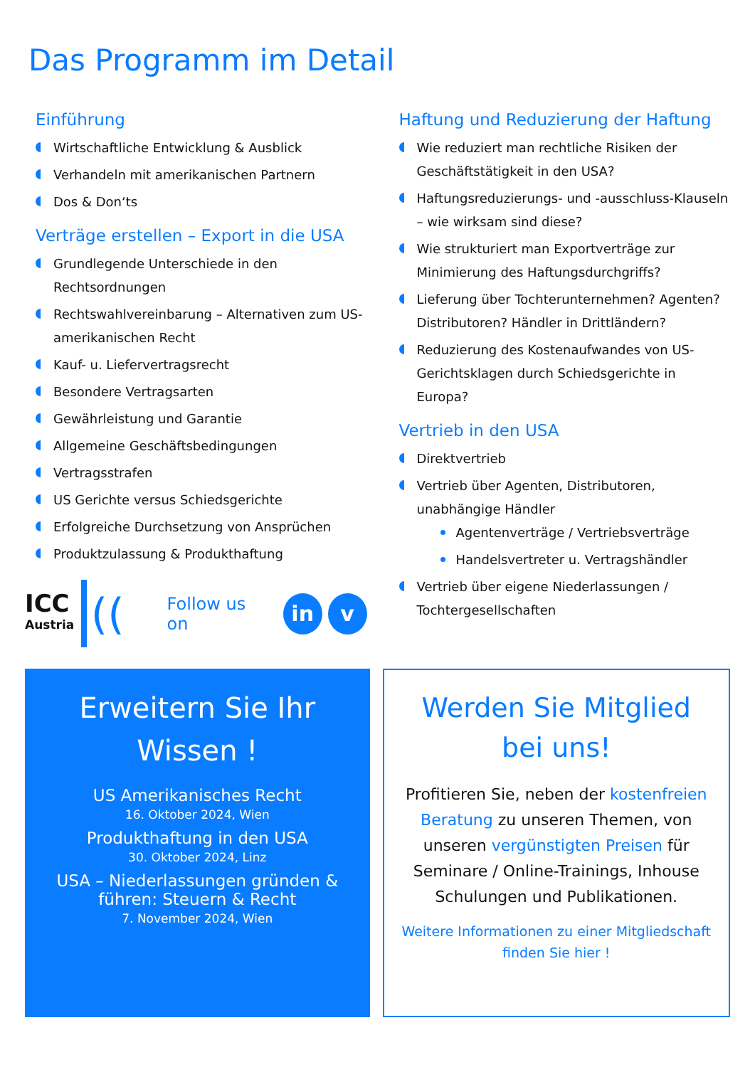Das Programm im Detail
Einführung
Wirtschaftliche Entwicklung & Ausblick
Verhandeln mit amerikanischen Partnern
Dos & Don‘ts
Verträge erstellen – Export in die USA
Grundlegende Unterschiede in den Rechtsordnungen
Rechtswahlvereinbarung – Alternativen zum US-amerikanischen Recht
Kauf- u. Liefervertragsrecht
Besondere Vertragsarten
Gewährleistung und Garantie
Allgemeine Geschäftsbedingungen
Vertragsstrafen
US Gerichte versus Schiedsgerichte
Erfolgreiche Durchsetzung von Ansprüchen
Produktzulassung & Produkthaftung
ICC
Austria
((
Follow us on
in v
Haftung und Reduzierung der Haftung
Wie reduziert man rechtliche Risiken der Geschäftstätigkeit in den USA?
Haftungsreduzierungs- und -ausschluss-Klauseln – wie wirksam sind diese?
Wie strukturiert man Exportverträge zur Minimierung des Haftungsdurchgriffs?
Lieferung über Tochterunternehmen? Agenten? Distributoren? Händler in Drittländern?
Reduzierung des Kostenaufwandes von US-Gerichtsklagen durch Schiedsgerichte in Europa?
Vertrieb in den USA
Direktvertrieb
Vertrieb über Agenten, Distributoren, unabhängige Händler
Agentenverträge / Vertriebsverträge
Handelsvertreter u. Vertragshändler
Vertrieb über eigene Niederlassungen / Tochtergesellschaften
Erweitern Sie Ihr Wissen !
US Amerikanisches Recht
16. Oktober 2024, Wien
Produkthaftung in den USA
30. Oktober 2024, Linz
USA – Niederlassungen gründen & führen: Steuern & Recht
7. November 2024, Wien
Werden Sie Mitglied bei uns!
Profitieren Sie, neben der kostenfreien Beratung zu unseren Themen, von unseren vergünstigten Preisen für Seminare / Online-Trainings, Inhouse Schulungen und Publikationen.
Weitere Informationen zu einer Mitgliedschaft finden Sie hier !